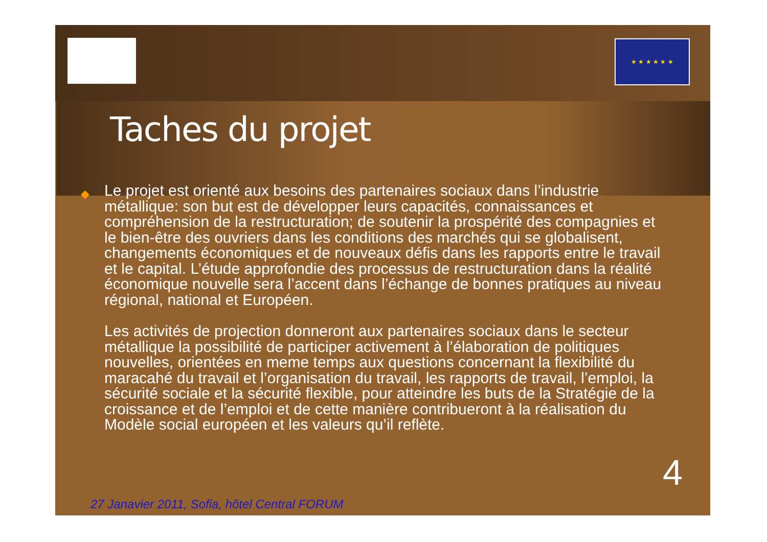★ ★ ★ ★ ★ ★
◆
Taches du projet
Le projet est orienté aux besoins des partenaires sociaux dans l’industrie métallique: son but est de développer leurs capacités, connaissances et compréhension de la restructuration; de soutenir la prospérité des compagnies et le bien-être des ouvriers dans les conditions des marchés qui se globalisent, changements économiques et de nouveaux défis dans les rapports entre le travail et le capital. L’étude approfondie des processus de restructuration dans la réalité économique nouvelle sera l’accent dans l’échange de bonnes pratiques au niveau régional, national et Européen.
Les activités de projection donneront aux partenaires sociaux dans le secteur métallique la possibilité de participer activement à l’élaboration de politiques nouvelles, orientées en meme temps aux questions concernant la flexibilité du maracahé du travail et l’organisation du travail, les rapports de travail, l’emploi, la sécurité sociale et la sécurité flexible, pour atteindre les buts de la Stratégie de la croissance et de l’emploi et de cette manière contribueront à la réalisation du Modèle social européen et les valeurs qu’il reflète.
4
27 Janavier 2011, Sofia, hôtel Central FORUM